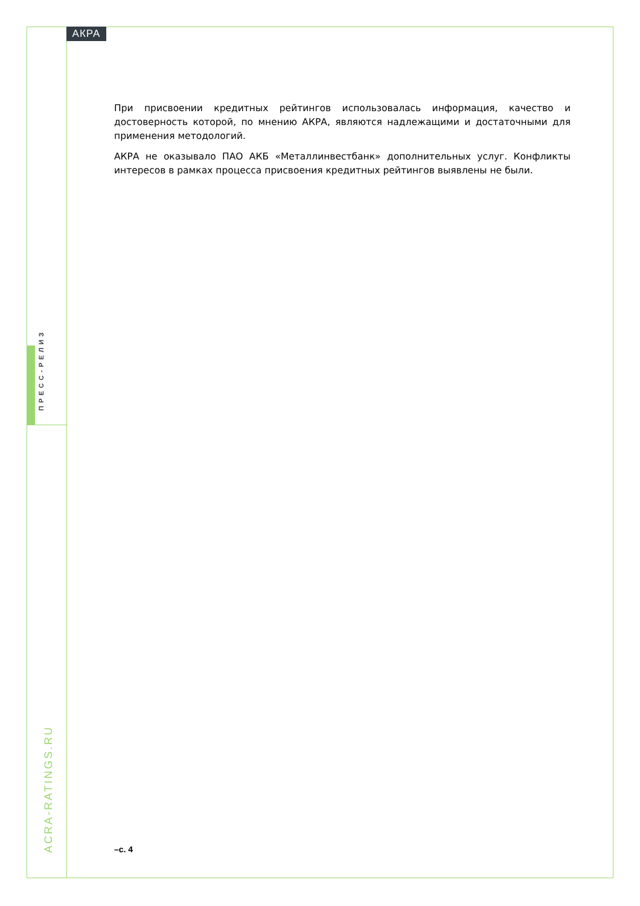АКРА
При присвоении кредитных рейтингов использовалась информация, качество и достоверность которой, по мнению АКРА, являются надлежащими и достаточными для применения методологий.
АКРА не оказывало ПАО АКБ «Металлинвестбанк» дополнительных услуг. Конфликты интересов в рамках процесса присвоения кредитных рейтингов выявлены не были.
ПРЕСС-РЕЛИЗ
ACRA-RATINGS.RU
–с. 4